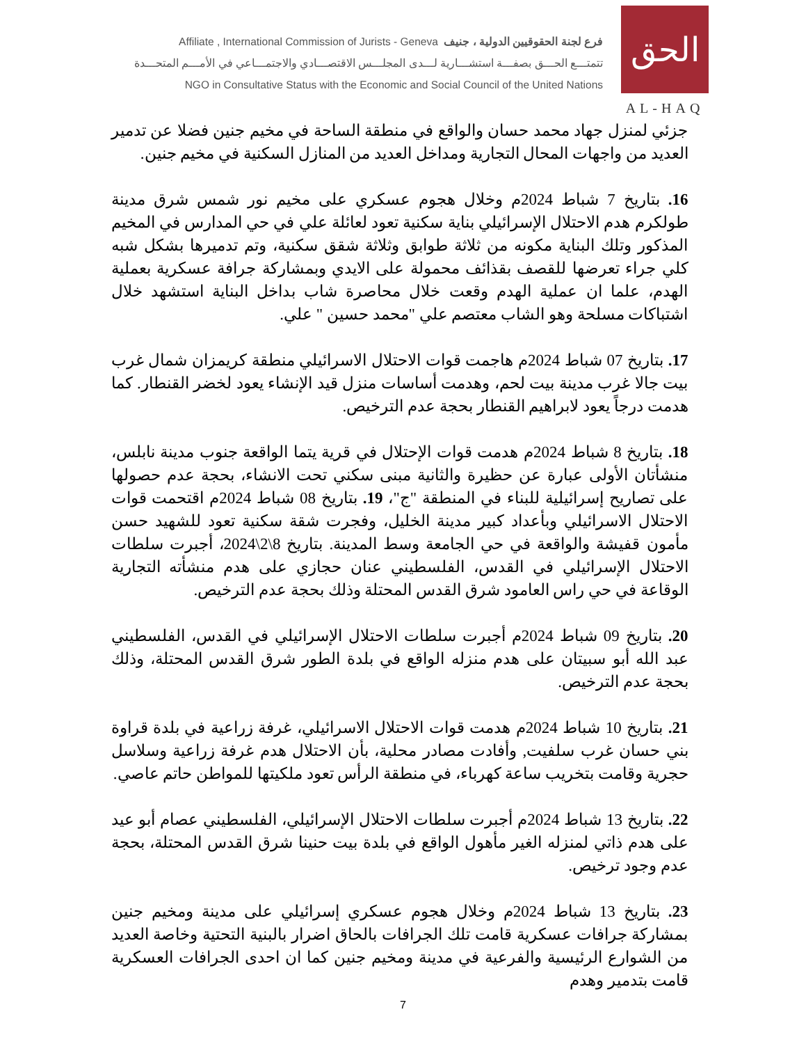Affiliate , International Commission of Jurists - Geneva فرع لجنة الحقوقيين الدولية ، جنيف
تتمتـــع الحـــق بصفـــة استشـــارية لـــدى المجلـــس الاقتصـــادي والاجتمـــاعي في الأمـــم المتحـــدة
NGO in Consultative Status with the Economic and Social Council of the United Nations
الحق
AL-HAQ
جزئي لمنزل جهاد محمد حسان والواقع في منطقة الساحة في مخيم جنين فضلا عن تدمير العديد من واجهات المحال التجارية ومداخل العديد من المنازل السكنية في مخيم جنين.
16. بتاريخ 7 شباط 2024م وخلال هجوم عسكري على مخيم نور شمس شرق مدينة طولكرم هدم الاحتلال الإسرائيلي بناية سكنية تعود لعائلة علي في حي المدارس في المخيم المذكور وتلك البناية مكونه من ثلاثة طوابق وثلاثة شقق سكنية، وتم تدميرها بشكل شبه كلي جراء تعرضها للقصف بقذائف محمولة على الايدي وبمشاركة جرافة عسكرية بعملية الهدم، علما ان عملية الهدم وقعت خلال محاصرة شاب بداخل البناية استشهد خلال اشتباكات مسلحة وهو الشاب معتصم علي "محمد حسين " علي.
17. بتاريخ 07 شباط 2024م هاجمت قوات الاحتلال الاسرائيلي منطقة كريمزان شمال غرب بيت جالا غرب مدينة بيت لحم، وهدمت أساسات منزل قيد الإنشاء يعود لخضر القنطار. كما هدمت درجاً يعود لابراهيم القنطار بحجة عدم الترخيص.
18. بتاريخ 8 شباط 2024م هدمت قوات الإحتلال في قرية يتما الواقعة جنوب مدينة نابلس، منشأتان الأولى عبارة عن حظيرة والثانية مبنى سكني تحت الانشاء، بحجة عدم حصولها على تصاريح إسرائيلية للبناء في المنطقة "ج"، 19. بتاريخ 08 شباط 2024م اقتحمت قوات الاحتلال الاسرائيلي وبأعداد كبير مدينة الخليل، وفجرت شقة سكنية تعود للشهيد حسن مأمون قفيشة والواقعة في حي الجامعة وسط المدينة. بتاريخ 8\2\2024، أجبرت سلطات الاحتلال الإسرائيلي في القدس، الفلسطيني عنان حجازي على هدم منشأته التجارية الوقاعة في حي راس العامود شرق القدس المحتلة وذلك بحجة عدم الترخيص.
20. بتاريخ 09 شباط 2024م أجبرت سلطات الاحتلال الإسرائيلي في القدس، الفلسطيني عبد الله أبو سبيتان على هدم منزله الواقع في بلدة الطور شرق القدس المحتلة، وذلك بحجة عدم الترخيص.
21. بتاريخ 10 شباط 2024م هدمت قوات الاحتلال الاسرائيلي، غرفة زراعية في بلدة قراوة بني حسان غرب سلفيت, وأفادت مصادر محلية، بأن الاحتلال هدم غرفة زراعية وسلاسل حجرية وقامت بتخريب ساعة كهرباء، في منطقة الرأس تعود ملكيتها للمواطن حاتم عاصي.
22. بتاريخ 13 شباط 2024م أجبرت سلطات الاحتلال الإسرائيلي، الفلسطيني عصام أبو عيد على هدم ذاتي لمنزله الغير مأهول الواقع في بلدة بيت حنينا شرق القدس المحتلة، بحجة عدم وجود ترخيص.
23. بتاريخ 13 شباط 2024م وخلال هجوم عسكري إسرائيلي على مدينة ومخيم جنين بمشاركة جرافات عسكرية قامت تلك الجرافات بالحاق اضرار بالبنية التحتية وخاصة العديد من الشوارع الرئيسية والفرعية في مدينة ومخيم جنين كما ان احدى الجرافات العسكرية قامت بتدمير وهدم
7